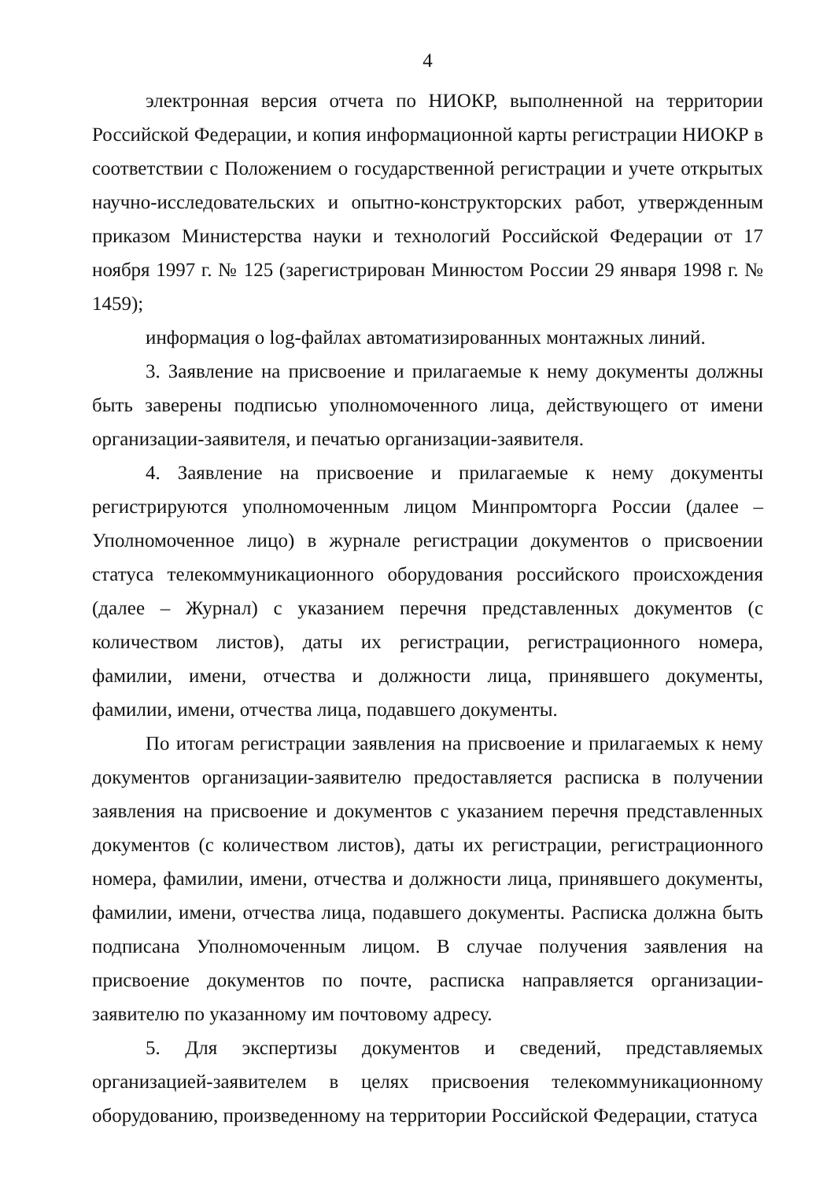4
электронная версия отчета по НИОКР, выполненной на территории Российской Федерации, и копия информационной карты регистрации НИОКР в соответствии с Положением о государственной регистрации и учете открытых научно-исследовательских и опытно-конструкторских работ, утвержденным приказом Министерства науки и технологий Российской Федерации от 17 ноября 1997 г. № 125 (зарегистрирован Минюстом России 29 января 1998 г. № 1459);
информация о log-файлах автоматизированных монтажных линий.
3. Заявление на присвоение и прилагаемые к нему документы должны быть заверены подписью уполномоченного лица, действующего от имени организации-заявителя, и печатью организации-заявителя.
4. Заявление на присвоение и прилагаемые к нему документы регистрируются уполномоченным лицом Минпромторга России (далее – Уполномоченное лицо) в журнале регистрации документов о присвоении статуса телекоммуникационного оборудования российского происхождения (далее – Журнал) с указанием перечня представленных документов (с количеством листов), даты их регистрации, регистрационного номера, фамилии, имени, отчества и должности лица, принявшего документы, фамилии, имени, отчества лица, подавшего документы.
По итогам регистрации заявления на присвоение и прилагаемых к нему документов организации-заявителю предоставляется расписка в получении заявления на присвоение и документов с указанием перечня представленных документов (с количеством листов), даты их регистрации, регистрационного номера, фамилии, имени, отчества и должности лица, принявшего документы, фамилии, имени, отчества лица, подавшего документы. Расписка должна быть подписана Уполномоченным лицом. В случае получения заявления на присвоение документов по почте, расписка направляется организации-заявителю по указанному им почтовому адресу.
5. Для экспертизы документов и сведений, представляемых организацией-заявителем в целях присвоения телекоммуникационному оборудованию, произведенному на территории Российской Федерации, статуса